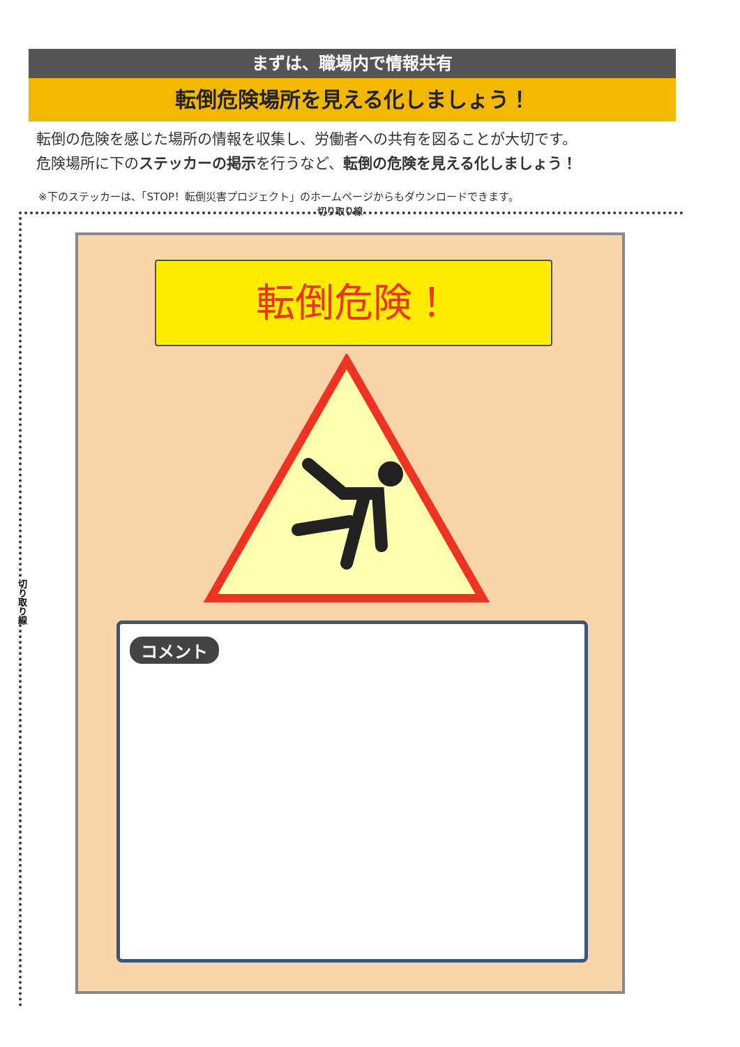まずは、職場内で情報共有
転倒危険場所を見える化しましょう！
転倒の危険を感じた場所の情報を収集し、労働者への共有を図ることが大切です。
危険場所に下のステッカーの掲示を行うなど、転倒の危険を見える化しましょう！
※下のステッカーは、「STOP！転倒災害プロジェクト」のホームページからもダウンロードできます。
切り取り線
切り取り線
転倒危険！
コメント